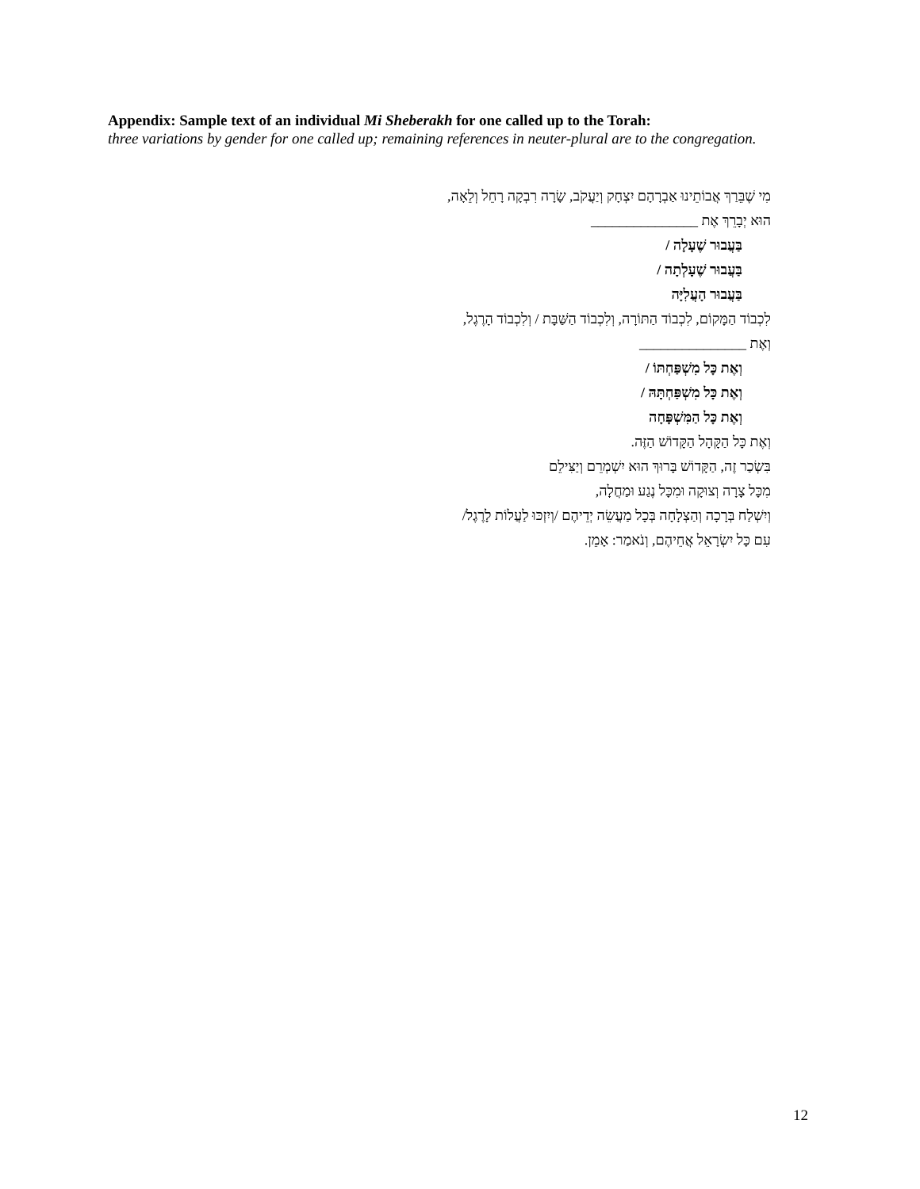Appendix: Sample text of an individual Mi Sheberakh for one called up to the Torah:
three variations by gender for one called up; remaining references in neuter-plural are to the congregation.
מִי שֶׁבֵּרַךְ אֲבוֹתֵינוּ אַבְרָהָם יִצְחָק וְיַעֲקֹב, שָׂרָה רִבְקָה רָחֵל וְלֵאָה,
הוּא יְבָרֵךְ אֶת _______________
בַּעֲבוּר שֶׁעָלָה /
בַּעֲבוּר שֶׁעָלְתָה /
בַּעֲבוּר הָעֲלִיָּה
לִכְבוֹד הַמָּקוֹם, לִכְבוֹד הַתּוֹרָה, וְלִכְבוֹד הַשַּׁבָּת / וְלִכְבוֹד הָרֶגֶל,
וְאֶת _______________
וְאֶת כָּל מִשְׁפַּחְתּוֹ /
וְאֶת כָּל מִשְׁפַּחְתָּהּ /
וְאֶת כָּל הַמִּשְׁפָּחָה
וְאֶת כָּל הַקָּהָל הַקָּדוֹשׁ הַזֶּה.
בִּשְׂכַר זֶה, הַקָּדוֹשׁ בָּרוּךְ הוּא יִשְׁמְרֵם וְיַצִּילֵם
מִכָּל צָרָה וְצוּקָה וּמִכָּל נֶגַע וּמַחֲלָה,
וְיִשְׁלַח בְּרָכָה וְהַצְלָחָה בְּכָל מַעֲשֵׂה יְדֵיהֶם /וְיִזְכּוּ לַעֲלוֹת לָרֶגֶל/
עִם כָּל יִשְׂרָאֵל אֲחֵיהֶם, וְנֹאמַר: אָמֵן.
12